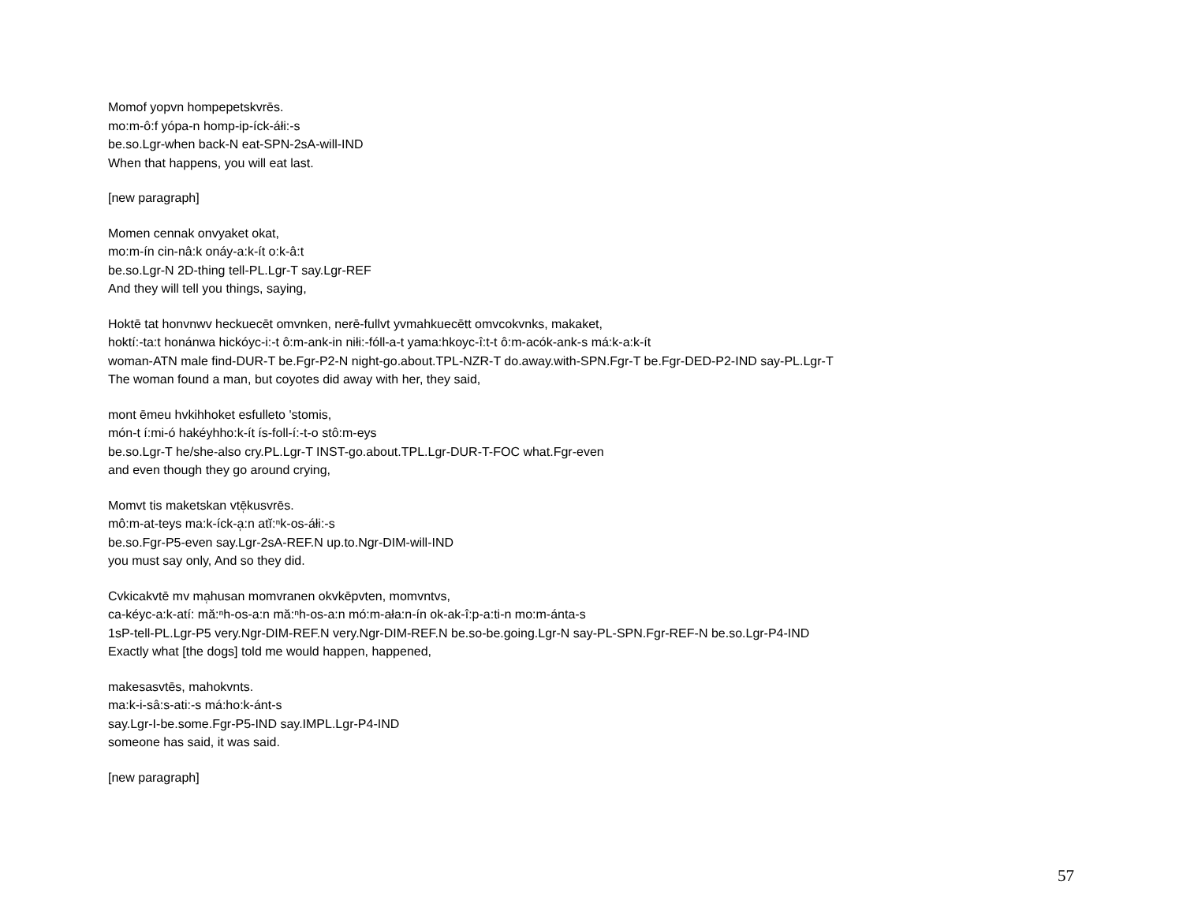Momof yopvn hompepetskvrēs.
mo:m-ô:f yópa-n homp-ip-íck-áłi:-s
be.so.Lgr-when back-N eat-SPN-2sA-will-IND
When that happens, you will eat last.
[new paragraph]
Momen cennak onvyaket okat,
mo:m-ín cin-nâ:k onáy-a:k-ít o:k-â:t
be.so.Lgr-N 2D-thing tell-PL.Lgr-T say.Lgr-REF
And they will tell you things, saying,
Hoktē tat honvnwv heckuecēt omvnken, nerē-fullvt yvmahkuecētt omvcokvnks, makaket,
hoktí:-ta:t honánwa hickóyc-i:-t ô:m-ank-in niłi:-fóll-a-t yama:hkoyc-î:t-t ô:m-acók-ank-s má:k-a:k-ít
woman-ATN male find-DUR-T be.Fgr-P2-N night-go.about.TPL-NZR-T do.away.with-SPN.Fgr-T be.Fgr-DED-P2-IND say-PL.Lgr-T
The woman found a man, but coyotes did away with her, they said,
mont ēmeu hvkihhoket esfulleto 'stomis,
món-t í:mi-ó hakéyhho:k-ít ís-foll-í:-t-o stô:m-eys
be.so.Lgr-T he/she-also cry.PL.Lgr-T INST-go.about.TPL.Lgr-DUR-T-FOC what.Fgr-even
and even though they go around crying,
Momvt tis maketskan vtē̜kusvrēs.
mô:m-at-teys ma:k-íck-a̜:n atĭ:ⁿk-os-áłi:-s
be.so.Fgr-P5-even say.Lgr-2sA-REF.N up.to.Ngr-DIM-will-IND
you must say only, And so they did.
Cvkicakvtē mv ma̜husan momvranen okvkēpvten, momvntvs,
ca-kéyc-a:k-atí: mă:ⁿh-os-a:n mă:ⁿh-os-a:n mó:m-ała:n-ín ok-ak-î:p-a:ti-n mo:m-ánta-s
1sP-tell-PL.Lgr-P5 very.Ngr-DIM-REF.N very.Ngr-DIM-REF.N be.so-be.going.Lgr-N say-PL-SPN.Fgr-REF-N be.so.Lgr-P4-IND
Exactly what [the dogs] told me would happen, happened,
makesasvtēs, mahokvnts.
ma:k-i-sâ:s-ati:-s má:ho:k-ánt-s
say.Lgr-I-be.some.Fgr-P5-IND say.IMPL.Lgr-P4-IND
someone has said, it was said.
[new paragraph]
57